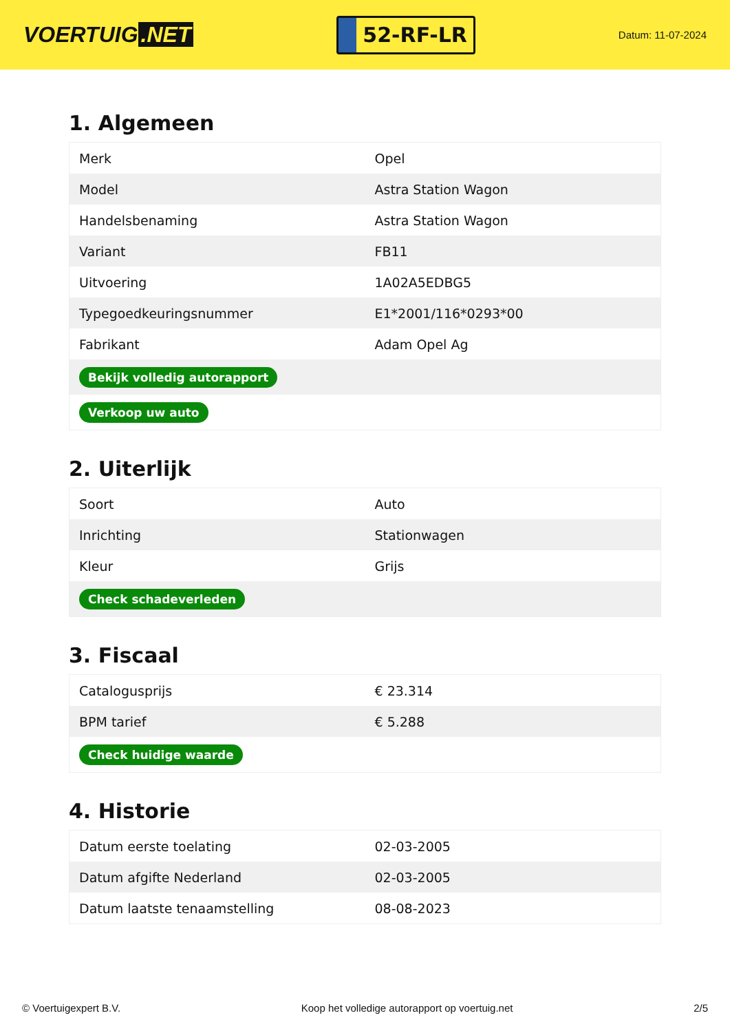VOERTUIG.NET
52-RF-LR
Datum: 11-07-2024
1. Algemeen
| Merk | Opel |
| Model | Astra Station Wagon |
| Handelsbenaming | Astra Station Wagon |
| Variant | FB11 |
| Uitvoering | 1A02A5EDBG5 |
| Typegoedkeuringsnummer | E1*2001/116*0293*00 |
| Fabrikant | Adam Opel Ag |
| Bekijk volledig autorapport | |
| Verkoop uw auto | |
2. Uiterlijk
| Soort | Auto |
| Inrichting | Stationwagen |
| Kleur | Grijs |
| Check schadeverleden | |
3. Fiscaal
| Catalogusprijs | € 23.314 |
| BPM tarief | € 5.288 |
| Check huidige waarde | |
4. Historie
| Datum eerste toelating | 02-03-2005 |
| Datum afgifte Nederland | 02-03-2005 |
| Datum laatste tenaamstelling | 08-08-2023 |
© Voertuigexpert B.V. Koop het volledige autorapport op voertuig.net 2/5